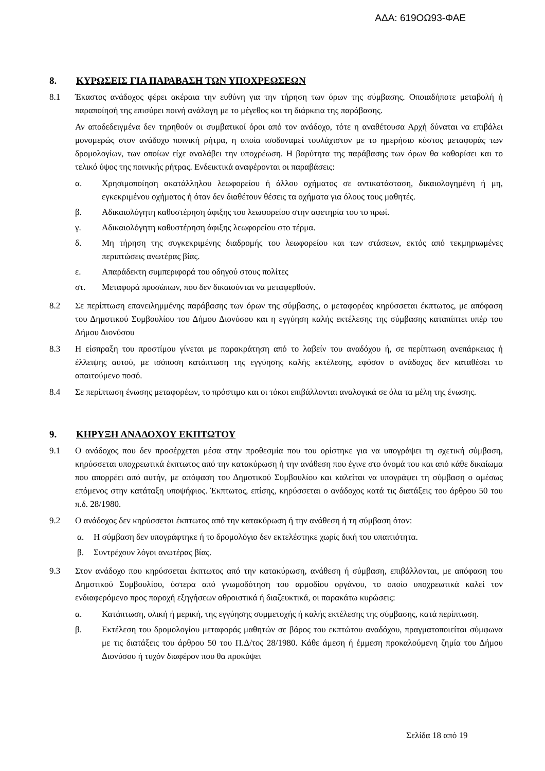ΑΔΑ: 619ΟΩ93-ΦΑΕ
8. ΚΥΡΩΣΕΙΣ ΓΙΑ ΠΑΡΑΒΑΣΗ ΤΩΝ ΥΠΟΧΡΕΩΣΕΩΝ
8.1 Έκαστος ανάδοχος φέρει ακέραια την ευθύνη για την τήρηση των όρων της σύμβασης. Οποιαδήποτε μεταβολή ή παραποίησή της επισύρει ποινή ανάλογη με το μέγεθος και τη διάρκεια της παράβασης.
Αν αποδεδειγμένα δεν τηρηθούν οι συμβατικοί όροι από τον ανάδοχο, τότε η αναθέτουσα Αρχή δύναται να επιβάλει μονομερώς στον ανάδοχο ποινική ρήτρα, η οποία ισοδυναμεί τουλάχιστον με το ημερήσιο κόστος μεταφοράς των δρομολογίων, των οποίων είχε αναλάβει την υποχρέωση. Η βαρύτητα της παράβασης των όρων θα καθορίσει και το τελικό ύψος της ποινικής ρήτρας. Ενδεικτικά αναφέρονται οι παραβάσεις:
α. Χρησιμοποίηση ακατάλληλου λεωφορείου ή άλλου οχήματος σε αντικατάσταση, δικαιολογημένη ή μη, εγκεκριμένου οχήματος ή όταν δεν διαθέτουν θέσεις τα οχήματα για όλους τους μαθητές.
β. Αδικαιολόγητη καθυστέρηση άφιξης του λεωφορείου στην αφετηρία του το πρωί.
γ. Αδικαιολόγητη καθυστέρηση άφιξης λεωφορείου στο τέρμα.
δ. Μη τήρηση της συγκεκριμένης διαδρομής του λεωφορείου και των στάσεων, εκτός από τεκμηριωμένες περιπτώσεις ανωτέρας βίας.
ε. Απαράδεκτη συμπεριφορά του οδηγού στους πολίτες
στ. Μεταφορά προσώπων, που δεν δικαιούνται να μεταφερθούν.
8.2 Σε περίπτωση επανειλημμένης παράβασης των όρων της σύμβασης, ο μεταφορέας κηρύσσεται έκπτωτος, με απόφαση του Δημοτικού Συμβουλίου του Δήμου Διονύσου και η εγγύηση καλής εκτέλεσης της σύμβασης καταπίπτει υπέρ του Δήμου Διονύσου
8.3 Η είσπραξη του προστίμου γίνεται με παρακράτηση από το λαβείν του αναδόχου ή, σε περίπτωση ανεπάρκειας ή έλλειψης αυτού, με ισόποση κατάπτωση της εγγύησης καλής εκτέλεσης, εφόσον ο ανάδοχος δεν καταθέσει το απαιτούμενο ποσό.
8.4 Σε περίπτωση ένωσης μεταφορέων, το πρόστιμο και οι τόκοι επιβάλλονται αναλογικά σε όλα τα μέλη της ένωσης.
9. ΚΗΡΥΞΗ ΑΝΑΔΟΧΟΥ ΕΚΠΤΩΤΟΥ
9.1 Ο ανάδοχος που δεν προσέρχεται μέσα στην προθεσμία που του ορίστηκε για να υπογράψει τη σχετική σύμβαση, κηρύσσεται υποχρεωτικά έκπτωτος από την κατακύρωση ή την ανάθεση που έγινε στο όνομά του και από κάθε δικαίωμα που απορρέει από αυτήν, με απόφαση του Δημοτικού Συμβουλίου και καλείται να υπογράψει τη σύμβαση ο αμέσως επόμενος στην κατάταξη υποψήφιος. Έκπτωτος, επίσης, κηρύσσεται ο ανάδοχος κατά τις διατάξεις του άρθρου 50 του π.δ. 28/1980.
9.2 Ο ανάδοχος δεν κηρύσσεται έκπτωτος από την κατακύρωση ή την ανάθεση ή τη σύμβαση όταν:
α. Η σύμβαση δεν υπογράφτηκε ή το δρομολόγιο δεν εκτελέστηκε χωρίς δική του υπαιτιότητα.
β. Συντρέχουν λόγοι ανωτέρας βίας.
9.3 Στον ανάδοχο που κηρύσσεται έκπτωτος από την κατακύρωση, ανάθεση ή σύμβαση, επιβάλλονται, με απόφαση του Δημοτικού Συμβουλίου, ύστερα από γνωμοδότηση του αρμοδίου οργάνου, το οποίο υποχρεωτικά καλεί τον ενδιαφερόμενο προς παροχή εξηγήσεων αθροιστικά ή διαζευκτικά, οι παρακάτω κυρώσεις:
α. Κατάπτωση, ολική ή μερική, της εγγύησης συμμετοχής ή καλής εκτέλεσης της σύμβασης, κατά περίπτωση.
β. Εκτέλεση του δρομολογίου μεταφοράς μαθητών σε βάρος του εκπτώτου αναδόχου, πραγματοποιείται σύμφωνα με τις διατάξεις του άρθρου 50 του Π.Δ/τος 28/1980. Κάθε άμεση ή έμμεση προκαλούμενη ζημία του Δήμου Διονύσου ή τυχόν διαφέρον που θα προκύψει
Σελίδα 18 από 19